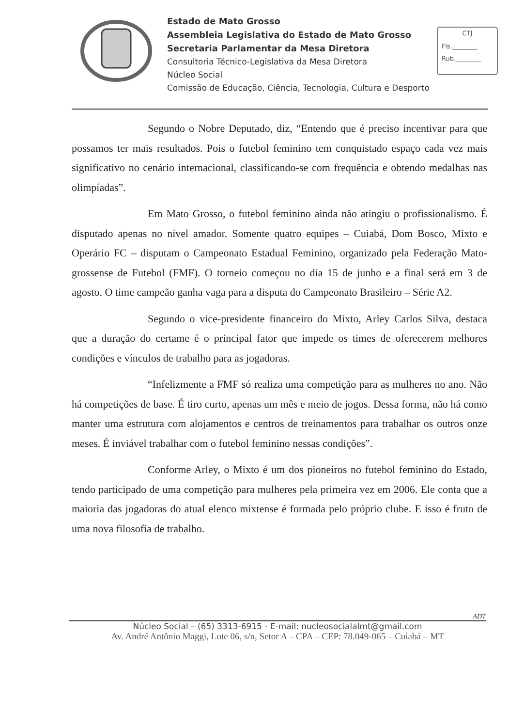Estado de Mato Grosso
Assembleia Legislativa do Estado de Mato Grosso
Secretaria Parlamentar da Mesa Diretora
Consultoria Técnico-Legislativa da Mesa Diretora
Núcleo Social
Comissão de Educação, Ciência, Tecnologia, Cultura e Desporto
CTJ
Fls.________
Rub.________
Segundo o Nobre Deputado, diz, “Entendo que é preciso incentivar para que possamos ter mais resultados. Pois o futebol feminino tem conquistado espaço cada vez mais significativo no cenário internacional, classificando-se com frequência e obtendo medalhas nas olimpíadas”.
Em Mato Grosso, o futebol feminino ainda não atingiu o profissionalismo. É disputado apenas no nível amador. Somente quatro equipes – Cuiabá, Dom Bosco, Mixto e Operário FC – disputam o Campeonato Estadual Feminino, organizado pela Federação Mato-grossense de Futebol (FMF). O torneio começou no dia 15 de junho e a final será em 3 de agosto. O time campeão ganha vaga para a disputa do Campeonato Brasileiro – Série A2.
Segundo o vice-presidente financeiro do Mixto, Arley Carlos Silva, destaca que a duração do certame é o principal fator que impede os times de oferecerem melhores condições e vínculos de trabalho para as jogadoras.
“Infelizmente a FMF só realiza uma competição para as mulheres no ano. Não há competições de base. É tiro curto, apenas um mês e meio de jogos. Dessa forma, não há como manter uma estrutura com alojamentos e centros de treinamentos para trabalhar os outros onze meses. É inviável trabalhar com o futebol feminino nessas condições”.
Conforme Arley, o Mixto é um dos pioneiros no futebol feminino do Estado, tendo participado de uma competição para mulheres pela primeira vez em 2006. Ele conta que a maioria das jogadoras do atual elenco mixtense é formada pelo próprio clube. E isso é fruto de uma nova filosofia de trabalho.
ADT
Núcleo Social – (65) 3313-6915 - E-mail: nucleosocialalmt@gmail.com
Av. André Antônio Maggi, Lote 06, s/n, Setor A – CPA – CEP: 78.049-065 – Cuiabá – MT